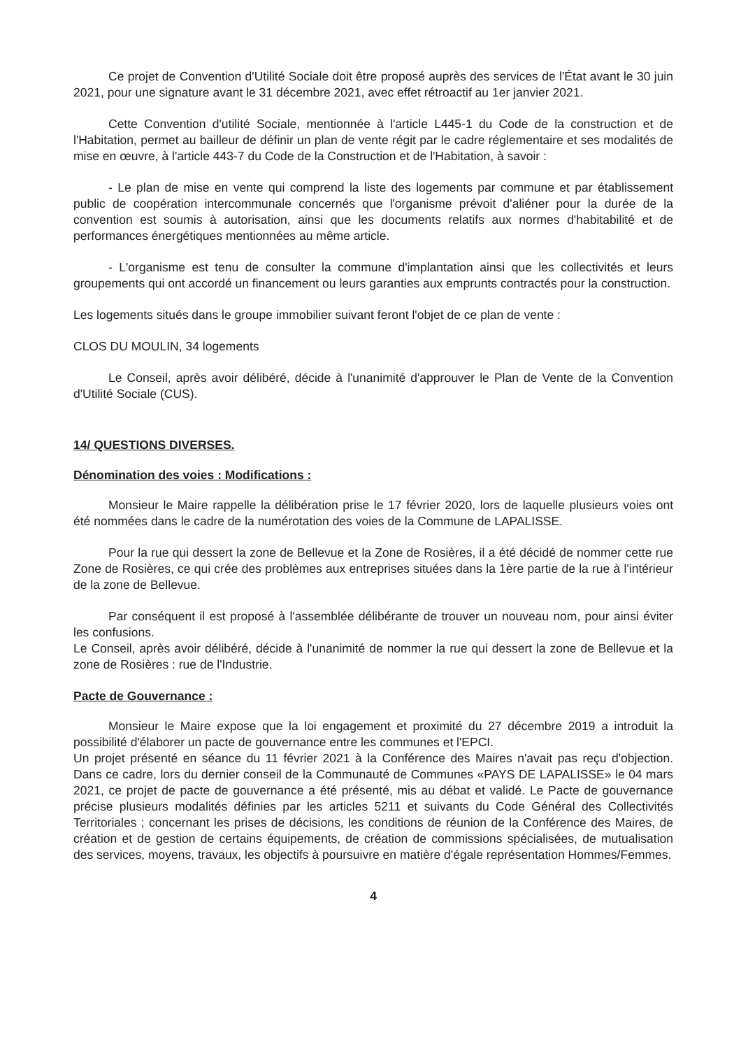Ce projet de Convention d'Utilité Sociale doit être proposé auprès des services de l'État avant le 30 juin 2021, pour une signature avant le 31 décembre 2021, avec effet rétroactif au 1er janvier 2021.
Cette Convention d'utilité Sociale, mentionnée à l'article L445-1 du Code de la construction et de l'Habitation, permet au bailleur de définir un plan de vente régit par le cadre réglementaire et ses modalités de mise en œuvre, à l'article 443-7 du Code de la Construction et de l'Habitation, à savoir :
- Le plan de mise en vente qui comprend la liste des logements par commune et par établissement public de coopération intercommunale concernés que l'organisme prévoit d'aliéner pour la durée de la convention est soumis à autorisation, ainsi que les documents relatifs aux normes d'habitabilité et de performances énergétiques mentionnées au même article.
- L'organisme est tenu de consulter la commune d'implantation ainsi que les collectivités et leurs groupements qui ont accordé un financement ou leurs garanties aux emprunts contractés pour la construction.
Les logements situés dans le groupe immobilier suivant feront l'objet de ce plan de vente :
CLOS DU MOULIN, 34 logements
Le Conseil, après avoir délibéré, décide à l'unanimité d'approuver le Plan de Vente de la Convention d'Utilité Sociale (CUS).
14/ QUESTIONS DIVERSES.
Dénomination des voies : Modifications :
Monsieur le Maire rappelle la délibération prise le 17 février 2020, lors de laquelle plusieurs voies ont été nommées dans le cadre de la numérotation des voies de la Commune de LAPALISSE.
Pour la rue qui dessert la zone de Bellevue et la Zone de Rosières, il a été décidé de nommer cette rue Zone de Rosières, ce qui crée des problèmes aux entreprises situées dans la 1ère partie de la rue à l'intérieur de la zone de Bellevue.
Par conséquent il est proposé à l'assemblée délibérante de trouver un nouveau nom, pour ainsi éviter les confusions.
Le Conseil, après avoir délibéré, décide à l'unanimité de nommer la rue qui dessert la zone de Bellevue et la zone de Rosières : rue de l'Industrie.
Pacte de Gouvernance :
Monsieur le Maire expose que la loi engagement et proximité du 27 décembre 2019 a introduit la possibilité d'élaborer un pacte de gouvernance entre les communes et l'EPCI.
Un projet présenté en séance du 11 février 2021 à la Conférence des Maires n'avait pas reçu d'objection. Dans ce cadre, lors du dernier conseil de la Communauté de Communes «PAYS DE LAPALISSE» le 04 mars 2021, ce projet de pacte de gouvernance a été présenté, mis au débat et validé. Le Pacte de gouvernance précise plusieurs modalités définies par les articles 5211 et suivants du Code Général des Collectivités Territoriales ; concernant les prises de décisions, les conditions de réunion de la Conférence des Maires, de création et de gestion de certains équipements, de création de commissions spécialisées, de mutualisation des services, moyens, travaux, les objectifs à poursuivre en matière d'égale représentation Hommes/Femmes.
4